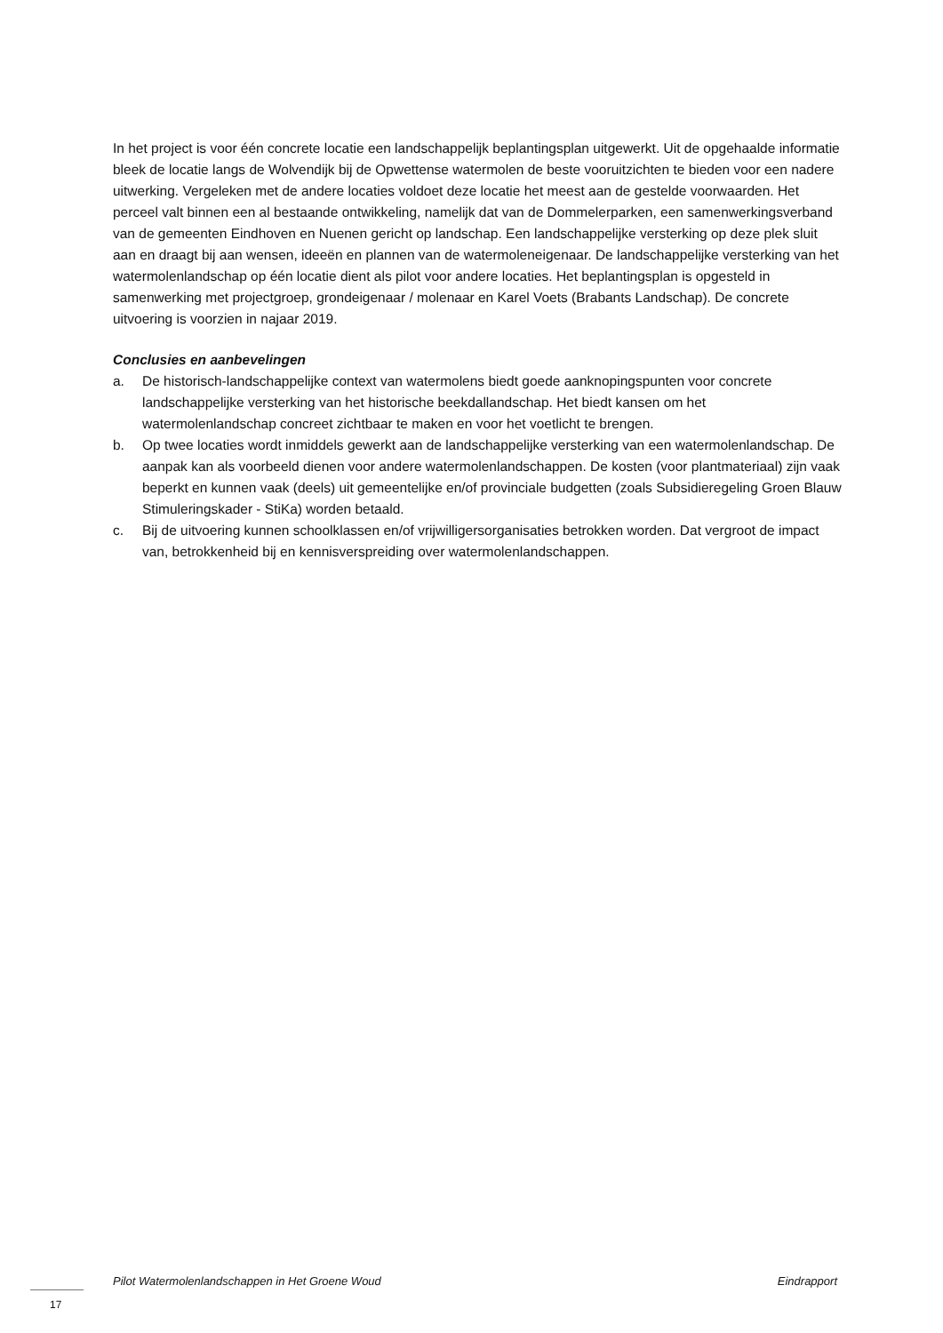In het project is voor één concrete locatie een landschappelijk beplantingsplan uitgewerkt. Uit de opgehaalde informatie bleek de locatie langs de Wolvendijk bij de Opwettense watermolen de beste vooruitzichten te bieden voor een nadere uitwerking. Vergeleken met de andere locaties voldoet deze locatie het meest aan de gestelde voorwaarden. Het perceel valt binnen een al bestaande ontwikkeling, namelijk dat van de Dommelerparken, een samenwerkingsverband van de gemeenten Eindhoven en Nuenen gericht op landschap. Een landschappelijke versterking op deze plek sluit aan en draagt bij aan wensen, ideeën en plannen van de watermoleneigenaar. De landschappelijke versterking van het watermolenlandschap op één locatie dient als pilot voor andere locaties. Het beplantingsplan is opgesteld in samenwerking met projectgroep, grondeigenaar / molenaar en Karel Voets (Brabants Landschap). De concrete uitvoering is voorzien in najaar 2019.
Conclusies en aanbevelingen
a. De historisch-landschappelijke context van watermolens biedt goede aanknopingspunten voor concrete landschappelijke versterking van het historische beekdallandschap. Het biedt kansen om het watermolenlandschap concreet zichtbaar te maken en voor het voetlicht te brengen.
b. Op twee locaties wordt inmiddels gewerkt aan de landschappelijke versterking van een watermolenlandschap. De aanpak kan als voorbeeld dienen voor andere watermolenlandschappen. De kosten (voor plantmateriaal) zijn vaak beperkt en kunnen vaak (deels) uit gemeentelijke en/of provinciale budgetten (zoals Subsidieregeling Groen Blauw Stimuleringskader - StiKa) worden betaald.
c. Bij de uitvoering kunnen schoolklassen en/of vrijwilligersorganisaties betrokken worden. Dat vergroot de impact van, betrokkenheid bij en kennisverspreiding over watermolenlandschappen.
Pilot Watermolenlandschappen in Het Groene Woud Eindrapport
17